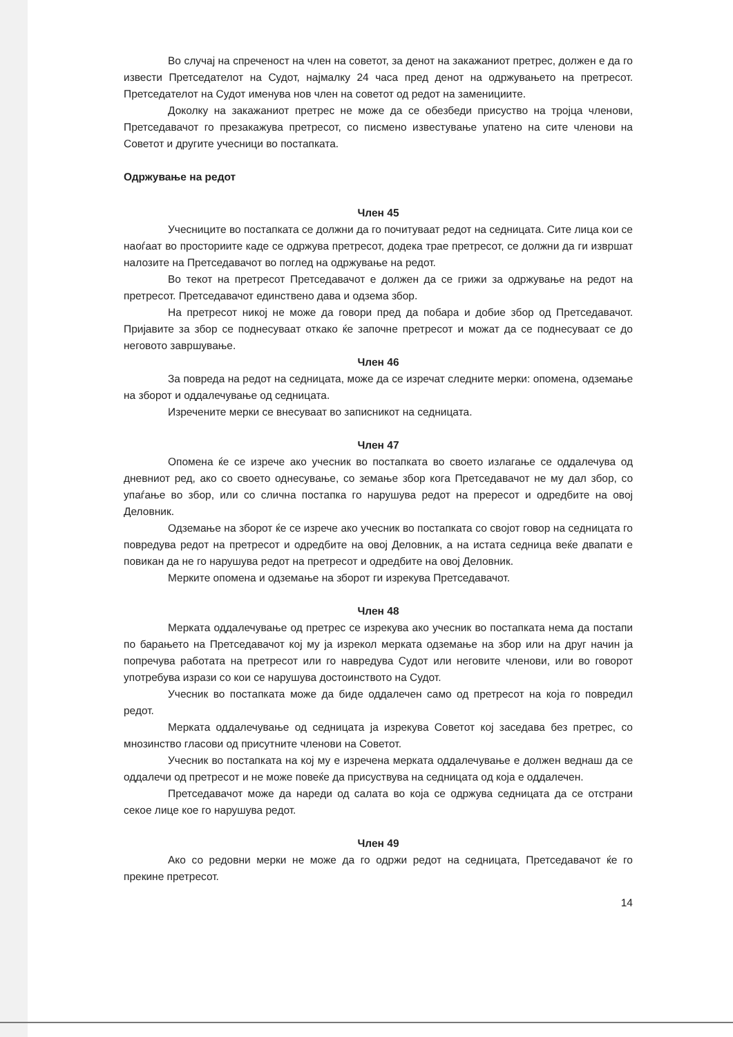Во случај на спреченост на член на советот, за денот на закажаниот претрес, должен е да го извести Претседателот на Судот, најмалку 24 часа пред денот на одржувањето на претресот. Претседателот на Судот именува нов член на советот од редот на заменициите.
Доколку на закажаниот претрес не може да се обезбеди присуство на тројца членови, Претседавачот го презакажува претресот, со писмено известување упатено на сите членови на Советот и другите учесници во постапката.
Одржување на редот
Член 45
Учесниците во постапката се должни да го почитуваат редот на седницата. Сите лица кои се наоѓаат во просториите каде се одржува претресот, додека трае претресот, се должни да ги извршат налозите на Претседавачот во поглед на одржување на редот.
Во текот на претресот Претседавачот е должен да се грижи за одржување на редот на претресот. Претседавачот единствено дава и одзема збор.
На претресот никој не може да говори пред да побара и добие збор од Претседавачот. Пријавите за збор се поднесуваат откако ќе започне претресот и можат да се поднесуваат се до неговото завршување.
Член 46
За повреда на редот на седницата, може да се изречат следните мерки: опомена, одземање на зборот и оддалечување од седницата.
Изречените мерки се внесуваат во записникот на седницата.
Член 47
Опомена ќе се изрече ако учесник во постапката во своето излагање се оддалечува од дневниот ред, ако со своето однесување, со земање збор кога Претседавачот не му дал збор, со упаѓање во збор, или со слична постапка го нарушува редот на прересот и одредбите на овој Деловник.
Одземање на зборот ќе се изрече ако учесник во постапката со својот говор на седницата го повредува редот на претресот и одредбите на овој Деловник, а на истата седница веќе двапати е повикан да не го нарушува редот на претресот и одредбите на овој Деловник.
Мерките опомена и одземање на зборот ги изрекува Претседавачот.
Член 48
Мерката оддалечување од претрес се изрекува ако учесник во постапката нема да постапи по барањето на Претседавачот кој му ја изрекол мерката одземање на збор или на друг начин ја попречува работата на претресот или го навредува Судот или неговите членови, или во говорот употребува изрази со кои се нарушува достоинството на Судот.
Учесник во постапката може да биде оддалечен само од претресот на која го повредил редот.
Мерката оддалечување од седницата ја изрекува Советот кој заседава без претрес, со мнозинство гласови од присутните членови на Советот.
Учесник во постапката на кој му е изречена мерката оддалечување е должен веднаш да се оддалечи од претресот и не може повеќе да присуствува на седницата од која е оддалечен.
Претседавачот може да нареди од салата во која се одржува седницата да се отстрани секое лице кое го нарушува редот.
Член 49
Ако со редовни мерки не може да го одржи редот на седницата, Претседавачот ќе го прекине претресот.
14